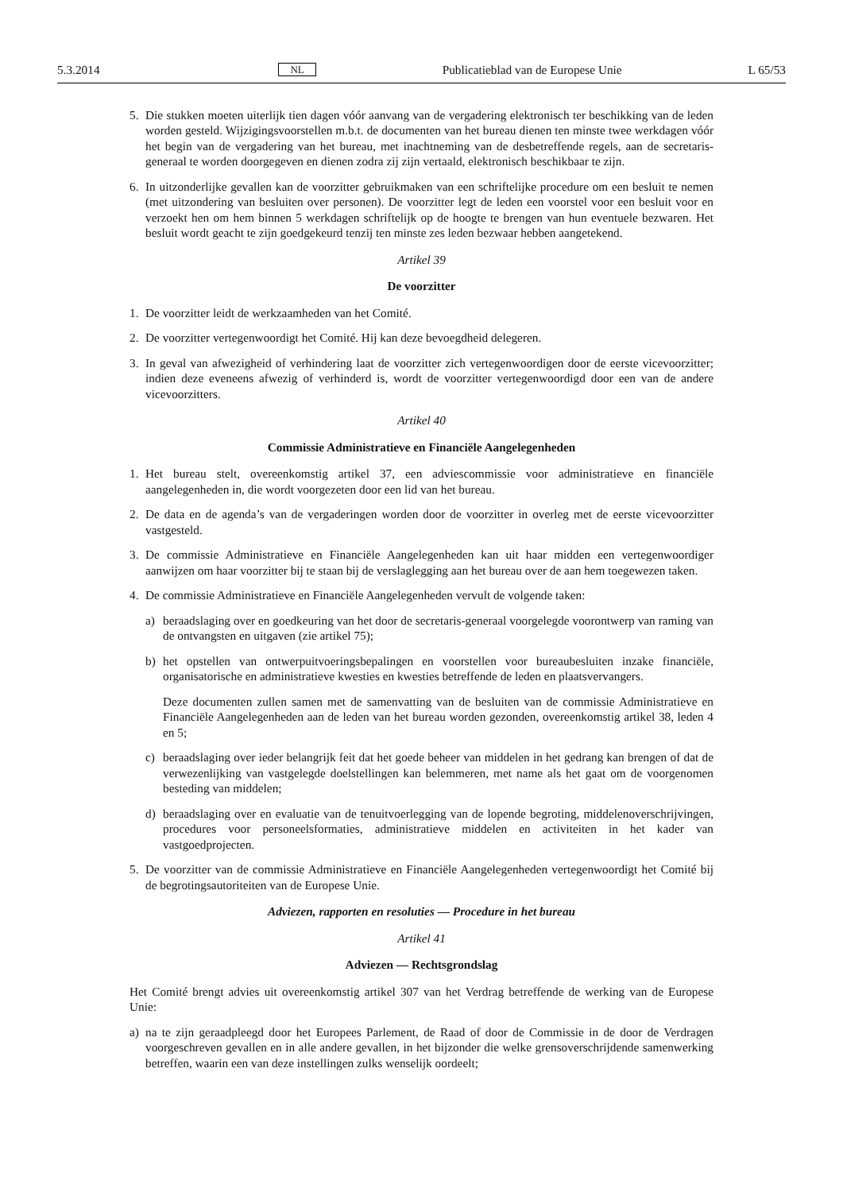5.3.2014 NL Publicatieblad van de Europese Unie L 65/53
5. Die stukken moeten uiterlijk tien dagen vóór aanvang van de vergadering elektronisch ter beschikking van de leden worden gesteld. Wijzigingsvoorstellen m.b.t. de documenten van het bureau dienen ten minste twee werkdagen vóór het begin van de vergadering van het bureau, met inachtneming van de desbetreffende regels, aan de secretaris-generaal te worden doorgegeven en dienen zodra zij zijn vertaald, elektronisch beschikbaar te zijn.
6. In uitzonderlijke gevallen kan de voorzitter gebruikmaken van een schriftelijke procedure om een besluit te nemen (met uitzondering van besluiten over personen). De voorzitter legt de leden een voorstel voor een besluit voor en verzoekt hen om hem binnen 5 werkdagen schriftelijk op de hoogte te brengen van hun eventuele bezwaren. Het besluit wordt geacht te zijn goedgekeurd tenzij ten minste zes leden bezwaar hebben aangetekend.
Artikel 39
De voorzitter
1. De voorzitter leidt de werkzaamheden van het Comité.
2. De voorzitter vertegenwoordigt het Comité. Hij kan deze bevoegdheid delegeren.
3. In geval van afwezigheid of verhindering laat de voorzitter zich vertegenwoordigen door de eerste vicevoorzitter; indien deze eveneens afwezig of verhinderd is, wordt de voorzitter vertegenwoordigd door een van de andere vicevoorzitters.
Artikel 40
Commissie Administratieve en Financiële Aangelegenheden
1. Het bureau stelt, overeenkomstig artikel 37, een adviescommissie voor administratieve en financiële aangelegenheden in, die wordt voorgezeten door een lid van het bureau.
2. De data en de agenda’s van de vergaderingen worden door de voorzitter in overleg met de eerste vicevoorzitter vastgesteld.
3. De commissie Administratieve en Financiële Aangelegenheden kan uit haar midden een vertegenwoor­diger aanwijzen om haar voorzitter bij te staan bij de verslaglegging aan het bureau over de aan hem toegewezen taken.
4. De commissie Administratieve en Financiële Aangelegenheden vervult de volgende taken:
a) beraadslaging over en goedkeuring van het door de secretaris-generaal voorgelegde voorontwerp van raming van de ontvangsten en uitgaven (zie artikel 75);
b) het opstellen van ontwerpuitvoeringsbepalingen en voorstellen voor bureaubesluiten inzake financiële, organisatorische en administratieve kwesties en kwesties betreffende de leden en plaatsvervangers.
Deze documenten zullen samen met de samenvatting van de besluiten van de commissie Admini­stratieve en Financiële Aangelegenheden aan de leden van het bureau worden gezonden, overeen­komstig artikel 38, leden 4 en 5;
c) beraadslaging over ieder belangrijk feit dat het goede beheer van middelen in het gedrang kan brengen of dat de verwezenlijking van vastgelegde doelstellingen kan belemmeren, met name als het gaat om de voorgenomen besteding van middelen;
d) beraadslaging over en evaluatie van de tenuitvoerlegging van de lopende begroting, middelenover­schrijvingen, procedures voor personeelsformaties, administratieve middelen en activiteiten in het kader van vastgoedprojecten.
5. De voorzitter van de commissie Administratieve en Financiële Aangelegenheden vertegenwoordigt het Comité bij de begrotingsautoriteiten van de Europese Unie.
Adviezen, rapporten en resoluties — Procedure in het bureau
Artikel 41
Adviezen — Rechtsgrondslag
Het Comité brengt advies uit overeenkomstig artikel 307 van het Verdrag betreffende de werking van de Europese Unie:
a) na te zijn geraadpleegd door het Europees Parlement, de Raad of door de Commissie in de door de Verdragen voorgeschreven gevallen en in alle andere gevallen, in het bijzonder die welke grensover­schrijdende samenwerking betreffen, waarin een van deze instellingen zulks wenselijk oordeelt;